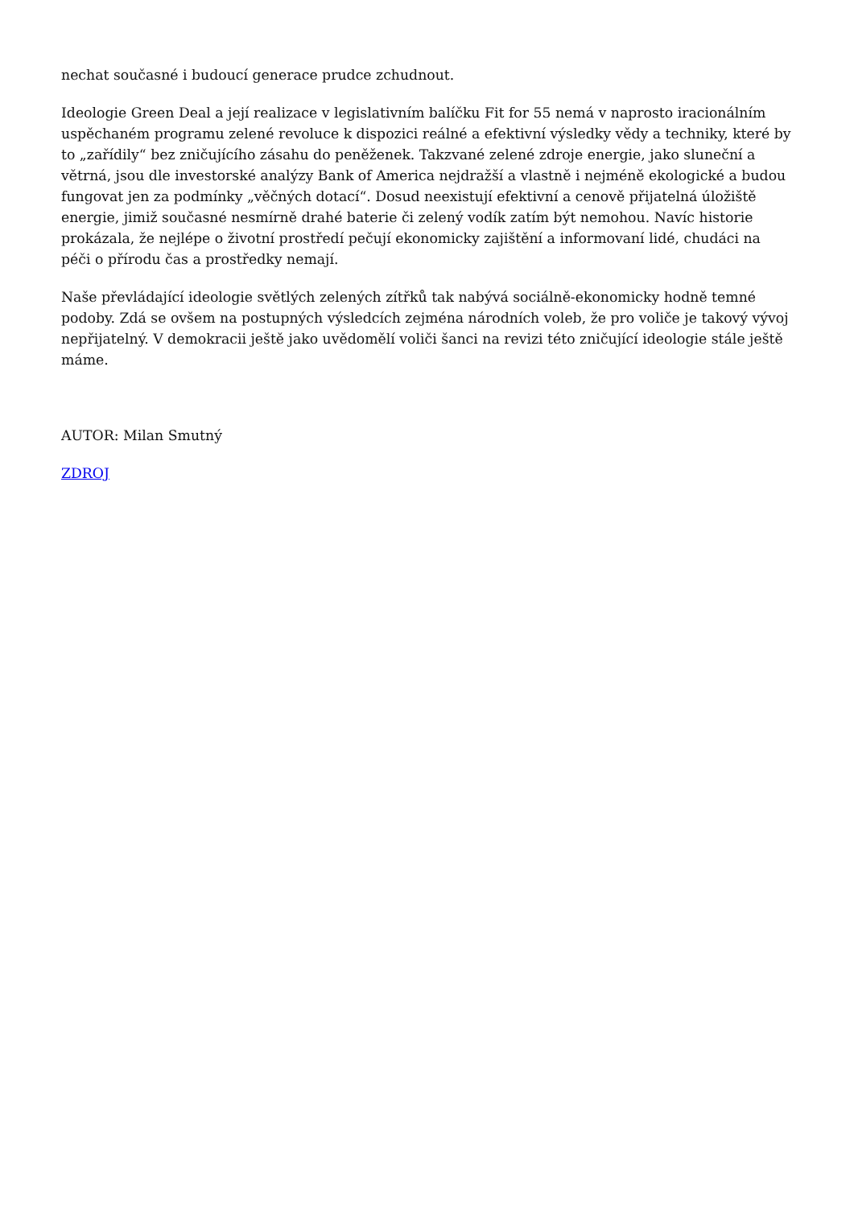nechat současné i budoucí generace prudce zchudnout.
Ideologie Green Deal a její realizace v legislativním balíčku Fit for 55 nemá v naprosto iracionálním uspěchaném programu zelené revoluce k dispozici reálné a efektivní výsledky vědy a techniky, které by to „zařídily“ bez zničujícího zásahu do peněženek. Takzvané zelené zdroje energie, jako sluneční a větrná, jsou dle investorské analýzy Bank of America nejdražší a vlastně i nejméně ekologické a budou fungovat jen za podmínky „věčných dotací“. Dosud neexistují efektivní a cenově přijatelná úložiště energie, jimiž současné nesmírně drahé baterie či zelený vodík zatím být nemohou. Navíc historie prokázala, že nejlépe o životní prostředí pečují ekonomicky zajištění a informovaní lidé, chudáci na péči o přírodu čas a prostředky nemají.
Naše převládající ideologie světlých zelených zítřků tak nabývá sociálně-ekonomicky hodně temné podoby. Zdá se ovšem na postupných výsledcích zejména národních voleb, že pro voliče je takový vývoj nepřijatelný. V demokracii ještě jako uvědomělí voliči šanci na revizi této zničující ideologie stále ještě máme.
AUTOR: Milan Smutný
ZDROJ